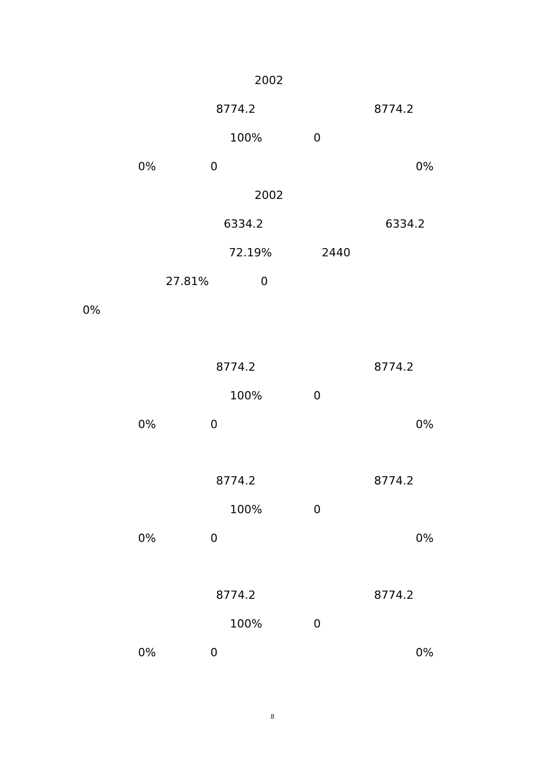2002
8774.2 8774.2
100% 0
0% 0 0%
2002
6334.2 6334.2
72.19% 2440
27.81% 0
0%
8774.2 8774.2
100% 0
0% 0 0%
8774.2 8774.2
100% 0
0% 0 0%
8774.2 8774.2
100% 0
0% 0 0%
8